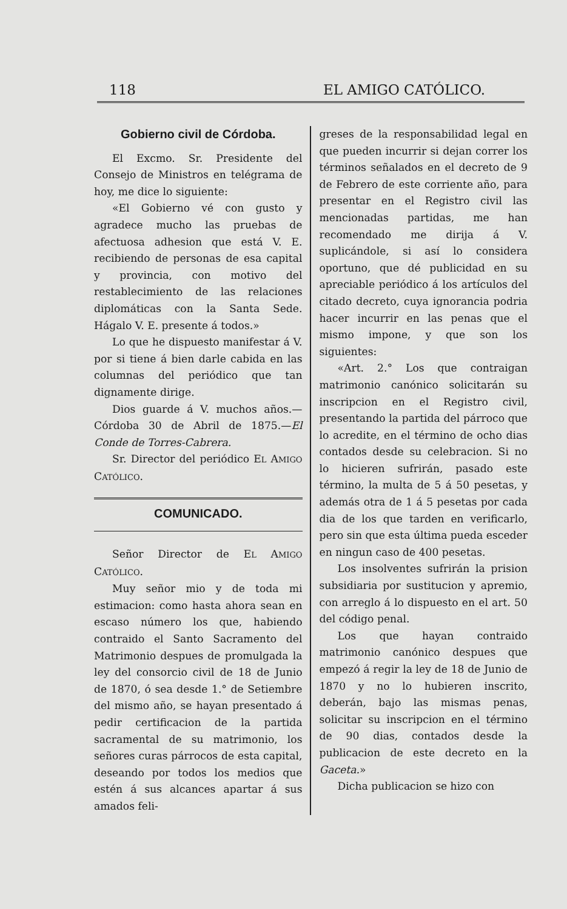118 EL AMIGO CATÓLICO.
Gobierno civil de Córdoba.
El Excmo. Sr. Presidente del Consejo de Ministros en telégrama de hoy, me dice lo siguiente:
«El Gobierno vé con gusto y agradece mucho las pruebas de afectuosa adhesion que está V. E. recibiendo de personas de esa capital y provincia, con motivo del restablecimiento de las relaciones diplomáticas con la Santa Sede. Hágalo V. E. presente á todos.»
Lo que he dispuesto manifestar á V. por si tiene á bien darle cabida en las columnas del periódico que tan dignamente dirige.
Dios guarde á V. muchos años.—Córdoba 30 de Abril de 1875.—El Conde de Torres-Cabrera.
Sr. Director del periódico EL AMIGO CATÓLICO.
COMUNICADO.
Señor Director de EL AMIGO CATÓLICO.
Muy señor mio y de toda mi estimacion: como hasta ahora sean en escaso número los que, habiendo contraido el Santo Sacramento del Matrimonio despues de promulgada la ley del consorcio civil de 18 de Junio de 1870, ó sea desde 1.° de Setiembre del mismo año, se hayan presentado á pedir certificacion de la partida sacramental de su matrimonio, los señores curas párrocos de esta capital, deseando por todos los medios que estén á sus alcances apartar á sus amados feli-
greses de la responsabilidad legal en que pueden incurrir si dejan correr los términos señalados en el decreto de 9 de Febrero de este corriente año, para presentar en el Registro civil las mencionadas partidas, me han recomendado me dirija á V. suplicándole, si así lo considera oportuno, que dé publicidad en su apreciable periódico á los artículos del citado decreto, cuya ignorancia podria hacer incurrir en las penas que el mismo impone, y que son los siguientes:
«Art. 2.° Los que contraigan matrimonio canónico solicitarán su inscripcion en el Registro civil, presentando la partida del párroco que lo acredite, en el término de ocho dias contados desde su celebracion. Si no lo hicieren sufrirán, pasado este término, la multa de 5 á 50 pesetas, y además otra de 1 á 5 pesetas por cada dia de los que tarden en verificarlo, pero sin que esta última pueda esceder en ningun caso de 400 pesetas.
Los insolventes sufrirán la prision subsidiaria por sustitucion y apremio, con arreglo á lo dispuesto en el art. 50 del código penal.
Los que hayan contraido matrimonio canónico despues que empezó á regir la ley de 18 de Junio de 1870 y no lo hubieren inscrito, deberán, bajo las mismas penas, solicitar su inscripcion en el término de 90 dias, contados desde la publicacion de este decreto en la Gaceta.»
Dicha publicacion se hizo con